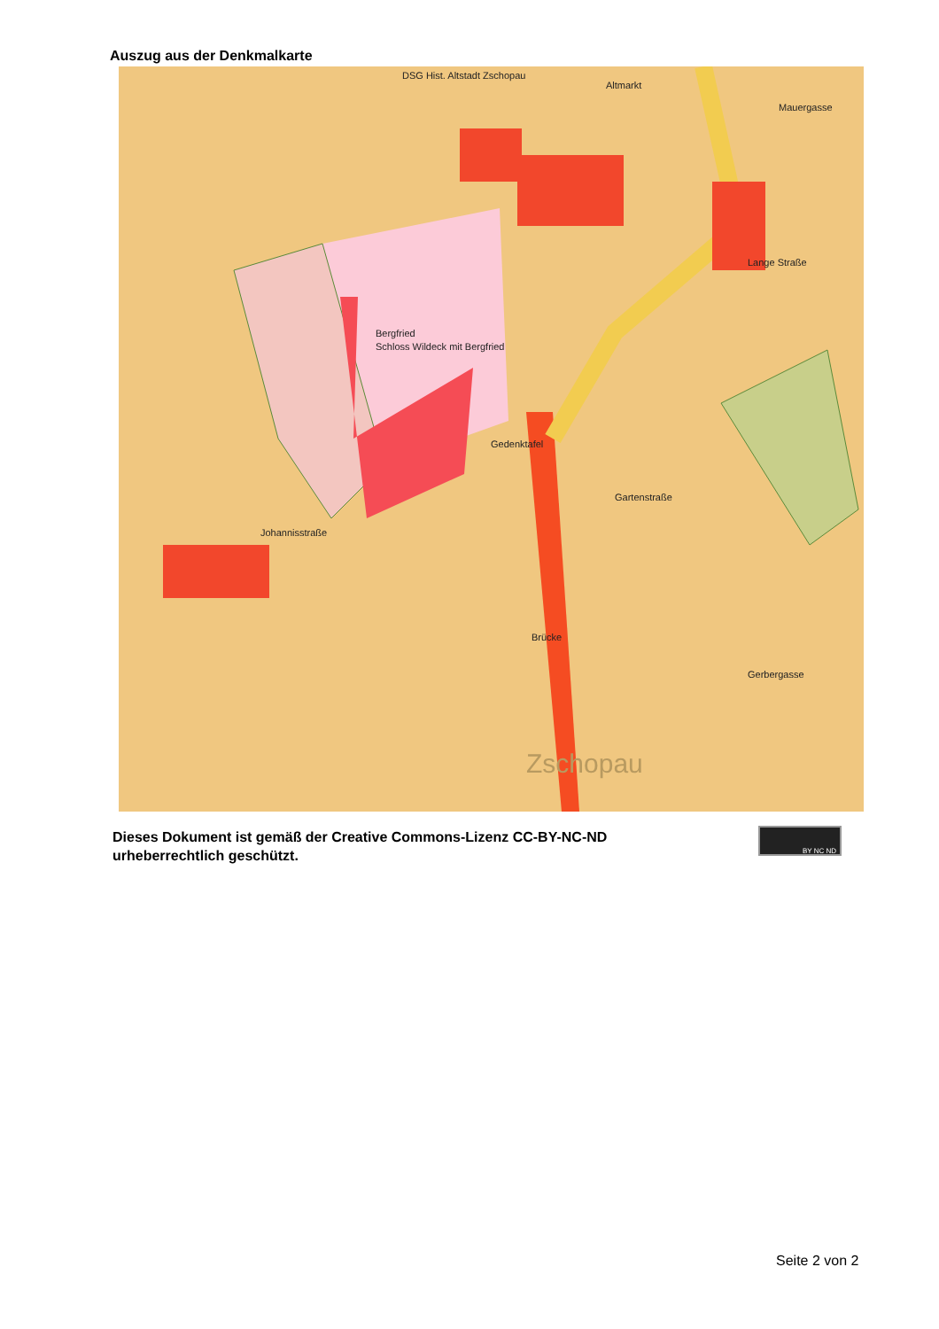Auszug aus der Denkmalkarte
DSG Hist. Altstadt Zschopau
Schloss Wildeck mit Bergfried
Bergfried
Gedenktafel
Brücke
Altmarkt
Mauergasse
Lange Straße
Johannisstraße
Gartenstraße
Gerbergasse
Zschopau
Dieses Dokument ist gemäß der Creative Commons-Lizenz CC-BY-NC-ND
urheberrechtlich geschützt.
BY NC ND
Seite 2 von 2